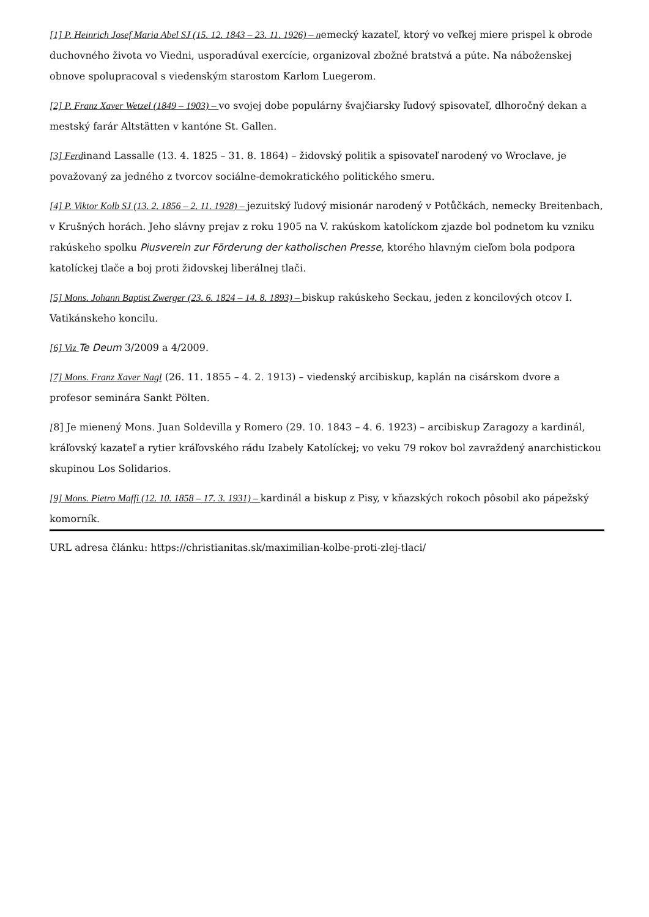[1] P. Heinrich Josef Maria Abel SJ (15. 12. 1843 – 23. 11. 1926) – nemecký kazateľ, ktorý vo veľkej miere prispel k obrode duchovného života vo Viedni, usporadúval exercície, organizoval zbožné bratstvá a púte. Na náboženskej obnove spolupracoval s viedenským starostom Karlom Luegerom.
[2] P. Franz Xaver Wetzel (1849 – 1903) – vo svojej dobe populárny švajčiarsky ľudový spisovateľ, dlhoročný dekan a mestský farár Altstätten v kantóne St. Gallen.
[3] Ferdinand Lassalle (13. 4. 1825 – 31. 8. 1864) – židovský politik a spisovateľ narodený vo Wroclave, je považovaný za jedného z tvorcov sociálne-demokratického politického smeru.
[4] P. Viktor Kolb SJ (13. 2. 1856 – 2. 11. 1928) – jezuitský ľudový misionár narodený v Potůčkách, nemecky Breitenbach, v Krušných horách. Jeho slávny prejav z roku 1905 na V. rakúskom katolíckom zjazde bol podnetom ku vzniku rakúskeho spolku Piusverein zur Förderung der katholischen Presse, ktorého hlavným cieľom bola podpora katolíckej tlače a boj proti židovskej liberálnej tlači.
[5] Mons. Johann Baptist Zwerger (23. 6. 1824 – 14. 8. 1893) – biskup rakúskeho Seckau, jeden z koncilových otcov I. Vatikánskeho koncilu.
[6] Viz Te Deum 3/2009 a 4/2009.
[7] Mons. Franz Xaver Nagl (26. 11. 1855 – 4. 2. 1913) – viedenský arcibiskup, kaplán na cisárskom dvore a profesor seminára Sankt Pölten.
[8] Je mienený Mons. Juan Soldevilla y Romero (29. 10. 1843 – 4. 6. 1923) – arcibiskup Zaragozy a kardinál, kráľovský kazateľ a rytier kráľovského rádu Izabely Katolíckej; vo veku 79 rokov bol zavraždený anarchistickou skupinou Los Solidarios.
[9] Mons. Pietro Maffi (12. 10. 1858 – 17. 3. 1931) – kardinál a biskup z Pisy, v kňazských rokoch pôsobil ako pápežský komorník.
URL adresa článku: https://christianitas.sk/maximilian-kolbe-proti-zlej-tlaci/